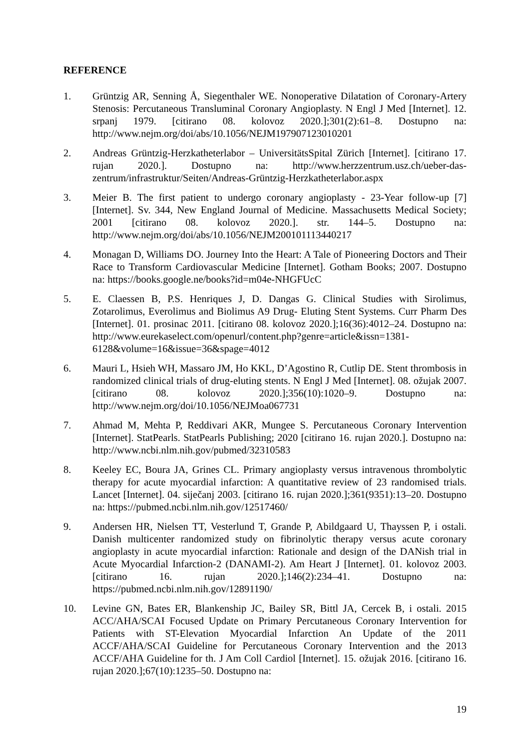REFERENCE
1. Grüntzig AR, Senning Å, Siegenthaler WE. Nonoperative Dilatation of Coronary-Artery Stenosis: Percutaneous Transluminal Coronary Angioplasty. N Engl J Med [Internet]. 12. srpanj 1979. [citirano 08. kolovoz 2020.];301(2):61–8. Dostupno na: http://www.nejm.org/doi/abs/10.1056/NEJM197907123010201
2. Andreas Grüntzig-Herzkatheterlabor – UniversitätsSpital Zürich [Internet]. [citirano 17. rujan 2020.]. Dostupno na: http://www.herzzentrum.usz.ch/ueber-das-zentrum/infrastruktur/Seiten/Andreas-Grüntzig-Herzkatheterlabor.aspx
3. Meier B. The first patient to undergo coronary angioplasty - 23-Year follow-up [7] [Internet]. Sv. 344, New England Journal of Medicine. Massachusetts Medical Society; 2001 [citirano 08. kolovoz 2020.]. str. 144–5. Dostupno na: http://www.nejm.org/doi/abs/10.1056/NEJM200101113440217
4. Monagan D, Williams DO. Journey Into the Heart: A Tale of Pioneering Doctors and Their Race to Transform Cardiovascular Medicine [Internet]. Gotham Books; 2007. Dostupno na: https://books.google.ne/books?id=m04e-NHGFUcC
5. E. Claessen B, P.S. Henriques J, D. Dangas G. Clinical Studies with Sirolimus, Zotarolimus, Everolimus and Biolimus A9 Drug- Eluting Stent Systems. Curr Pharm Des [Internet]. 01. prosinac 2011. [citirano 08. kolovoz 2020.];16(36):4012–24. Dostupno na: http://www.eurekaselect.com/openurl/content.php?genre=article&issn=1381-6128&volume=16&issue=36&spage=4012
6. Mauri L, Hsieh WH, Massaro JM, Ho KKL, D’Agostino R, Cutlip DE. Stent thrombosis in randomized clinical trials of drug-eluting stents. N Engl J Med [Internet]. 08. ožujak 2007. [citirano 08. kolovoz 2020.];356(10):1020–9. Dostupno na: http://www.nejm.org/doi/10.1056/NEJMoa067731
7. Ahmad M, Mehta P, Reddivari AKR, Mungee S. Percutaneous Coronary Intervention [Internet]. StatPearls. StatPearls Publishing; 2020 [citirano 16. rujan 2020.]. Dostupno na: http://www.ncbi.nlm.nih.gov/pubmed/32310583
8. Keeley EC, Boura JA, Grines CL. Primary angioplasty versus intravenous thrombolytic therapy for acute myocardial infarction: A quantitative review of 23 randomised trials. Lancet [Internet]. 04. siječanj 2003. [citirano 16. rujan 2020.];361(9351):13–20. Dostupno na: https://pubmed.ncbi.nlm.nih.gov/12517460/
9. Andersen HR, Nielsen TT, Vesterlund T, Grande P, Abildgaard U, Thayssen P, i ostali. Danish multicenter randomized study on fibrinolytic therapy versus acute coronary angioplasty in acute myocardial infarction: Rationale and design of the DANish trial in Acute Myocardial Infarction-2 (DANAMI-2). Am Heart J [Internet]. 01. kolovoz 2003. [citirano 16. rujan 2020.];146(2):234–41. Dostupno na: https://pubmed.ncbi.nlm.nih.gov/12891190/
10. Levine GN, Bates ER, Blankenship JC, Bailey SR, Bittl JA, Cercek B, i ostali. 2015 ACC/AHA/SCAI Focused Update on Primary Percutaneous Coronary Intervention for Patients with ST-Elevation Myocardial Infarction An Update of the 2011 ACCF/AHA/SCAI Guideline for Percutaneous Coronary Intervention and the 2013 ACCF/AHA Guideline for th. J Am Coll Cardiol [Internet]. 15. ožujak 2016. [citirano 16. rujan 2020.];67(10):1235–50. Dostupno na:
19